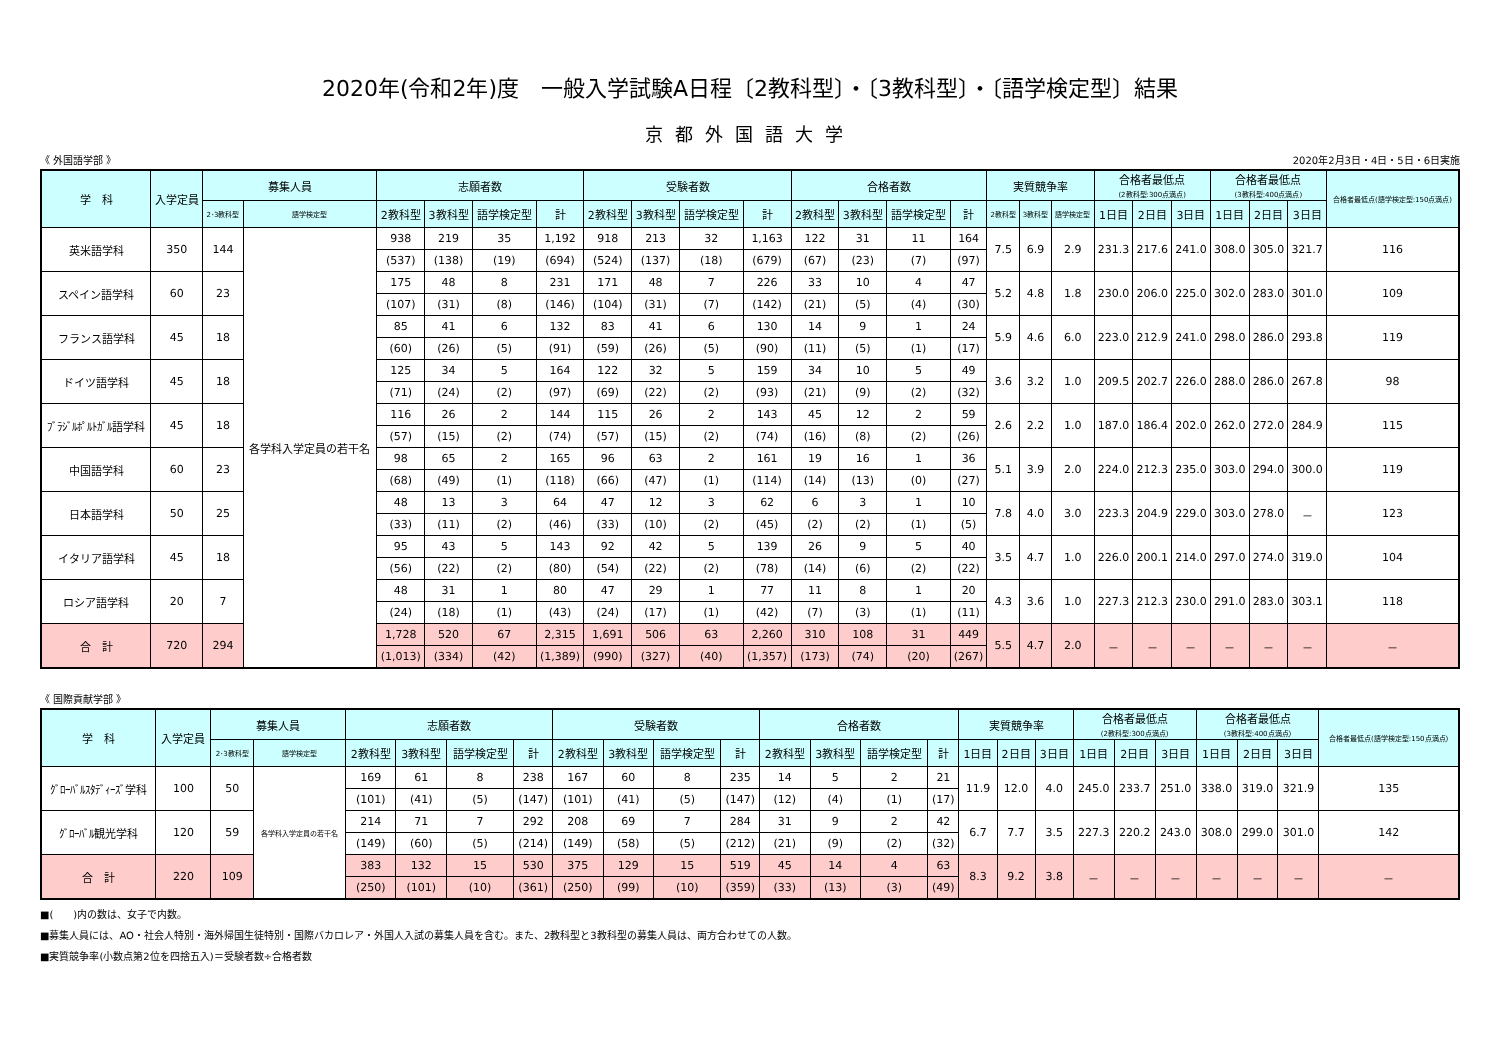2020年(令和2年)度　一般入学試験A日程〔2教科型〕・〔3教科型〕・〔語学検定型〕結果
京都外国語大学
《 外国語学部 》 2020年2月3日・4日・5日・6日実施
| 学 科 | 入学定員 | 募集人員 | | 志願者数 | | | | 受験者数 | | | | 合格者数 | | | | 実質競争率 | | | 合格者最低点 (2教科型:300点満点) | | | 合格者最低点 (3教科型:400点満点) | | | 合格者最低点(語学検定型:150点満点) |
| --- | --- | --- | --- | --- | --- | --- | --- | --- | --- | --- | --- | --- | --- | --- | --- | --- | --- | --- | --- | --- | --- | --- | --- | --- | --- |
| | | 2･3教科型 | 語学検定型 | 2教科型 | 3教科型 | 語学検定型 | 計 | 2教科型 | 3教科型 | 語学検定型 | 計 | 2教科型 | 3教科型 | 語学検定型 | 計 | 2教科型 | 3教科型 | 語学検定型 | 1日目 | 2日目 | 3日目 | 1日目 | 2日目 | 3日目 | |
| 英米語学科 | 350 | 144 | 各学科入学定員の若干名 | 938 | 219 | 35 | 1,192 | 918 | 213 | 32 | 1,163 | 122 | 31 | 11 | 164 | 7.5 | 6.9 | 2.9 | 231.3 | 217.6 | 241.0 | 308.0 | 305.0 | 321.7 | 116 |
| | | | | (537) | (138) | (19) | (694) | (524) | (137) | (18) | (679) | (67) | (23) | (7) | (97) | | | | | | | | | | |
| スペイン語学科 | 60 | 23 | | 175 | 48 | 8 | 231 | 171 | 48 | 7 | 226 | 33 | 10 | 4 | 47 | 5.2 | 4.8 | 1.8 | 230.0 | 206.0 | 225.0 | 302.0 | 283.0 | 301.0 | 109 |
| | | | | (107) | (31) | (8) | (146) | (104) | (31) | (7) | (142) | (21) | (5) | (4) | (30) | | | | | | | | | | |
| フランス語学科 | 45 | 18 | | 85 | 41 | 6 | 132 | 83 | 41 | 6 | 130 | 14 | 9 | 1 | 24 | 5.9 | 4.6 | 6.0 | 223.0 | 212.9 | 241.0 | 298.0 | 286.0 | 293.8 | 119 |
| | | | | (60) | (26) | (5) | (91) | (59) | (26) | (5) | (90) | (11) | (5) | (1) | (17) | | | | | | | | | | |
| ドイツ語学科 | 45 | 18 | | 125 | 34 | 5 | 164 | 122 | 32 | 5 | 159 | 34 | 10 | 5 | 49 | 3.6 | 3.2 | 1.0 | 209.5 | 202.7 | 226.0 | 288.0 | 286.0 | 267.8 | 98 |
| | | | | (71) | (24) | (2) | (97) | (69) | (22) | (2) | (93) | (21) | (9) | (2) | (32) | | | | | | | | | | |
| ﾌﾞﾗｼﾞﾙﾎﾟﾙﾄｶﾞﾙ語学科 | 45 | 18 | | 116 | 26 | 2 | 144 | 115 | 26 | 2 | 143 | 45 | 12 | 2 | 59 | 2.6 | 2.2 | 1.0 | 187.0 | 186.4 | 202.0 | 262.0 | 272.0 | 284.9 | 115 |
| | | | | (57) | (15) | (2) | (74) | (57) | (15) | (2) | (74) | (16) | (8) | (2) | (26) | | | | | | | | | | |
| 中国語学科 | 60 | 23 | | 98 | 65 | 2 | 165 | 96 | 63 | 2 | 161 | 19 | 16 | 1 | 36 | 5.1 | 3.9 | 2.0 | 224.0 | 212.3 | 235.0 | 303.0 | 294.0 | 300.0 | 119 |
| | | | | (68) | (49) | (1) | (118) | (66) | (47) | (1) | (114) | (14) | (13) | (0) | (27) | | | | | | | | | | |
| 日本語学科 | 50 | 25 | | 48 | 13 | 3 | 64 | 47 | 12 | 3 | 62 | 6 | 3 | 1 | 10 | 7.8 | 4.0 | 3.0 | 223.3 | 204.9 | 229.0 | 303.0 | 278.0 | － | 123 |
| | | | | (33) | (11) | (2) | (46) | (33) | (10) | (2) | (45) | (2) | (2) | (1) | (5) | | | | | | | | | | |
| イタリア語学科 | 45 | 18 | | 95 | 43 | 5 | 143 | 92 | 42 | 5 | 139 | 26 | 9 | 5 | 40 | 3.5 | 4.7 | 1.0 | 226.0 | 200.1 | 214.0 | 297.0 | 274.0 | 319.0 | 104 |
| | | | | (56) | (22) | (2) | (80) | (54) | (22) | (2) | (78) | (14) | (6) | (2) | (22) | | | | | | | | | | |
| ロシア語学科 | 20 | 7 | | 48 | 31 | 1 | 80 | 47 | 29 | 1 | 77 | 11 | 8 | 1 | 20 | 4.3 | 3.6 | 1.0 | 227.3 | 212.3 | 230.0 | 291.0 | 283.0 | 303.1 | 118 |
| | | | | (24) | (18) | (1) | (43) | (24) | (17) | (1) | (42) | (7) | (3) | (1) | (11) | | | | | | | | | | |
| 合 計 | 720 | 294 | | 1,728 | 520 | 67 | 2,315 | 1,691 | 506 | 63 | 2,260 | 310 | 108 | 31 | 449 | 5.5 | 4.7 | 2.0 | － | － | － | － | － | － | － |
| | | | | (1,013) | (334) | (42) | (1,389) | (990) | (327) | (40) | (1,357) | (173) | (74) | (20) | (267) | | | | | | | | | | |
《 国際貢献学部 》
| 学 科 | 入学定員 | 募集人員 | | 志願者数 | | | | 受験者数 | | | | 合格者数 | | | | 実質競争率 | | | 合格者最低点 (2教科型:300点満点) | | | 合格者最低点 (3教科型:400点満点) | | | 合格者最低点(語学検定型:150点満点) |
| --- | --- | --- | --- | --- | --- | --- | --- | --- | --- | --- | --- | --- | --- | --- | --- | --- | --- | --- | --- | --- | --- | --- | --- | --- | --- |
| | | 2･3教科型 | 語学検定型 | 2教科型 | 3教科型 | 語学検定型 | 計 | 2教科型 | 3教科型 | 語学検定型 | 計 | 2教科型 | 3教科型 | 語学検定型 | 計 | 1日目 | 2日目 | 3日目 | 1日目 | 2日目 | 3日目 | 1日目 | 2日目 | 3日目 | |
| ｸﾞﾛｰﾊﾞﾙｽﾀﾃﾞｨｰｽﾞ学科 | 100 | 50 | 各学科入学定員の若干名 | 169 | 61 | 8 | 238 | 167 | 60 | 8 | 235 | 14 | 5 | 2 | 21 | 11.9 | 12.0 | 4.0 | 245.0 | 233.7 | 251.0 | 338.0 | 319.0 | 321.9 | 135 |
| | | | | (101) | (41) | (5) | (147) | (101) | (41) | (5) | (147) | (12) | (4) | (1) | (17) | | | | | | | | | | |
| ｸﾞﾛｰﾊﾞﾙ観光学科 | 120 | 59 | | 214 | 71 | 7 | 292 | 208 | 69 | 7 | 284 | 31 | 9 | 2 | 42 | 6.7 | 7.7 | 3.5 | 227.3 | 220.2 | 243.0 | 308.0 | 299.0 | 301.0 | 142 |
| | | | | (149) | (60) | (5) | (214) | (149) | (58) | (5) | (212) | (21) | (9) | (2) | (32) | | | | | | | | | | |
| 合 計 | 220 | 109 | | 383 | 132 | 15 | 530 | 375 | 129 | 15 | 519 | 45 | 14 | 4 | 63 | 8.3 | 9.2 | 3.8 | － | － | － | － | － | － | － |
| | | | | (250) | (101) | (10) | (361) | (250) | (99) | (10) | (359) | (33) | (13) | (3) | (49) | | | | | | | | | | |
■(　　)内の数は、女子で内数。
■募集人員には、AO・社会人特別・海外帰国生徒特別・国際バカロレア・外国人入試の募集人員を含む。また、2教科型と3教科型の募集人員は、両方合わせての人数。
■実質競争率(小数点第2位を四捨五入)＝受験者数÷合格者数